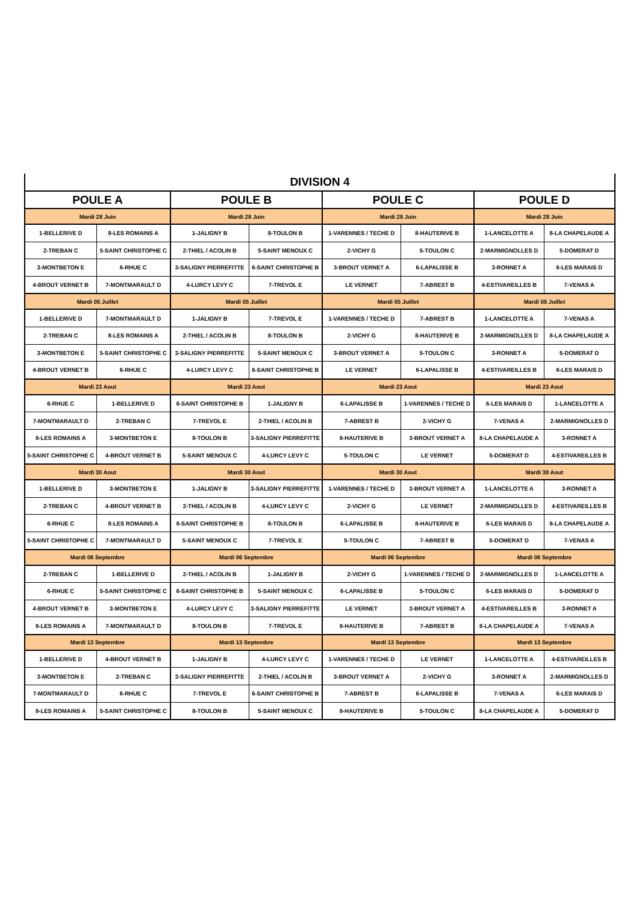| DIVISION 4 | | | | | | | |
| --- | --- | --- | --- | --- | --- | --- | --- |
| POULE A | | POULE B | | POULE C | | POULE D | |
| Mardi 28 Juin | | Mardi 28 Juin | | Mardi 28 Juin | | Mardi 28 Juin | |
| 1-BELLERIVE D | 8-LES ROMAINS A | 1-JALIGNY B | 8-TOULON B | 1-VARENNES / TECHE D | 8-HAUTERIVE B | 1-LANCELOTTE A | 8-LA CHAPELAUDE A |
| 2-TREBAN C | 5-SAINT CHRISTOPHE C | 2-THIEL / ACOLIN B | 5-SAINT MENOUX C | 2-VICHY G | 5-TOULON C | 2-MARMIGNOLLES D | 5-DOMERAT D |
| 3-MONTBETON E | 6-RHUE C | 3-SALIGNY PIERREFITTE | 6-SAINT CHRISTOPHE B | 3-BROUT VERNET A | 6-LAPALISSE B | 3-RONNET A | 6-LES MARAIS D |
| 4-BROUT VERNET B | 7-MONTMARAULT D | 4-LURCY LEVY C | 7-TREVOL E | LE VERNET | 7-ABREST B | 4-ESTIVAREILLES B | 7-VENAS A |
| Mardi 05 Juillet | | Mardi 05 Juillet | | Mardi 05 Juillet | | Mardi 05 Juillet | |
| 1-BELLERIVE D | 7-MONTMARAULT D | 1-JALIGNY B | 7-TREVOL E | 1-VARENNES / TECHE D | 7-ABREST B | 1-LANCELOTTE A | 7-VENAS A |
| 2-TREBAN C | 8-LES ROMAINS A | 2-THIEL / ACOLIN B | 8-TOULON B | 2-VICHY G | 8-HAUTERIVE B | 2-MARMIGNOLLES D | 8-LA CHAPELAUDE A |
| 3-MONTBETON E | 5-SAINT CHRISTOPHE C | 3-SALIGNY PIERREFITTE | 5-SAINT MENOUX C | 3-BROUT VERNET A | 5-TOULON C | 3-RONNET A | 5-DOMERAT D |
| 4-BROUT VERNET B | 6-RHUE C | 4-LURCY LEVY C | 6-SAINT CHRISTOPHE B | LE VERNET | 6-LAPALISSE B | 4-ESTIVAREILLES B | 6-LES MARAIS D |
| Mardi 23 Aout | | Mardi 23 Aout | | Mardi 23 Aout | | Mardi 23 Aout | |
| 6-RHUE C | 1-BELLERIVE D | 6-SAINT CHRISTOPHE B | 1-JALIGNY B | 6-LAPALISSE B | 1-VARENNES / TECHE D | 6-LES MARAIS D | 1-LANCELOTTE A |
| 7-MONTMARAULT D | 2-TREBAN C | 7-TREVOL E | 2-THIEL / ACOLIN B | 7-ABREST B | 2-VICHY G | 7-VENAS A | 2-MARMIGNOLLES D |
| 8-LES ROMAINS A | 3-MONTBETON E | 8-TOULON B | 3-SALIGNY PIERREFITTE | 8-HAUTERIVE B | 3-BROUT VERNET A | 8-LA CHAPELAUDE A | 3-RONNET A |
| 5-SAINT CHRISTOPHE C | 4-BROUT VERNET B | 5-SAINT MENOUX C | 4-LURCY LEVY C | 5-TOULON C | LE VERNET | 5-DOMERAT D | 4-ESTIVAREILLES B |
| Mardi 30 Aout | | Mardi 30 Aout | | Mardi 30 Aout | | Mardi 30 Aout | |
| 1-BELLERIVE D | 3-MONTBETON E | 1-JALIGNY B | 3-SALIGNY PIERREFITTE | 1-VARENNES / TECHE D | 3-BROUT VERNET A | 1-LANCELOTTE A | 3-RONNET A |
| 2-TREBAN C | 4-BROUT VERNET B | 2-THIEL / ACOLIN B | 4-LURCY LEVY C | 2-VICHY G | LE VERNET | 2-MARMIGNOLLES D | 4-ESTIVAREILLES B |
| 6-RHUE C | 8-LES ROMAINS A | 6-SAINT CHRISTOPHE B | 8-TOULON B | 6-LAPALISSE B | 8-HAUTERIVE B | 6-LES MARAIS D | 8-LA CHAPELAUDE A |
| 5-SAINT CHRISTOPHE C | 7-MONTMARAULT D | 5-SAINT MENOUX C | 7-TREVOL E | 5-TOULON C | 7-ABREST B | 5-DOMERAT D | 7-VENAS A |
| Mardi 06 Septembre | | Mardi 06 Septembre | | Mardi 06 Septembre | | Mardi 06 Septembre | |
| 2-TREBAN C | 1-BELLERIVE D | 2-THIEL / ACOLIN B | 1-JALIGNY B | 2-VICHY G | 1-VARENNES / TECHE D | 2-MARMIGNOLLES D | 1-LANCELOTTE A |
| 6-RHUE C | 5-SAINT CHRISTOPHE C | 6-SAINT CHRISTOPHE B | 5-SAINT MENOUX C | 6-LAPALISSE B | 5-TOULON C | 6-LES MARAIS D | 5-DOMERAT D |
| 4-BROUT VERNET B | 3-MONTBETON E | 4-LURCY LEVY C | 3-SALIGNY PIERREFITTE | LE VERNET | 3-BROUT VERNET A | 4-ESTIVAREILLES B | 3-RONNET A |
| 8-LES ROMAINS A | 7-MONTMARAULT D | 8-TOULON B | 7-TREVOL E | 8-HAUTERIVE B | 7-ABREST B | 8-LA CHAPELAUDE A | 7-VENAS A |
| Mardi 13 Septembre | | Mardi 13 Septembre | | Mardi 13 Septembre | | Mardi 13 Septembre | |
| 1-BELLERIVE D | 4-BROUT VERNET B | 1-JALIGNY B | 4-LURCY LEVY C | 1-VARENNES / TECHE D | LE VERNET | 1-LANCELOTTE A | 4-ESTIVAREILLES B |
| 3-MONTBETON E | 2-TREBAN C | 3-SALIGNY PIERREFITTE | 2-THIEL / ACOLIN B | 3-BROUT VERNET A | 2-VICHY G | 3-RONNET A | 2-MARMIGNOLLES D |
| 7-MONTMARAULT D | 6-RHUE C | 7-TREVOL E | 6-SAINT CHRISTOPHE B | 7-ABREST B | 6-LAPALISSE B | 7-VENAS A | 6-LES MARAIS D |
| 8-LES ROMAINS A | 5-SAINT CHRISTOPHE C | 8-TOULON B | 5-SAINT MENOUX C | 8-HAUTERIVE B | 5-TOULON C | 8-LA CHAPELAUDE A | 5-DOMERAT D |